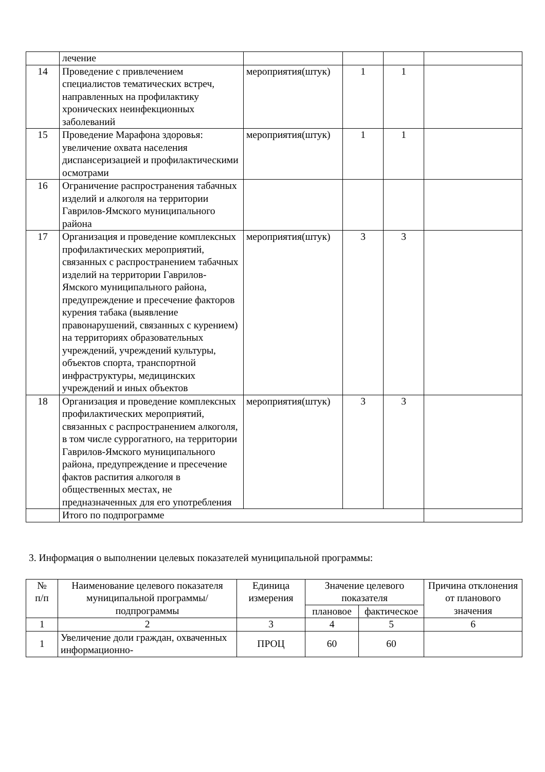| | лечение | | | | |
| 14 | Проведение с привлечением специалистов тематических встреч, направленных на профилактику хронических неинфекционных заболеваний | мероприятия(штук) | 1 | 1 | |
| 15 | Проведение Марафона здоровья: увеличение охвата населения диспансеризацией и профилактическими осмотрами | мероприятия(штук) | 1 | 1 | |
| 16 | Ограничение распространения табачных изделий и алкоголя на территории Гаврилов-Ямского муниципального района | | | | |
| 17 | Организация и проведение комплексных профилактических мероприятий, связанных с распространением табачных изделий на территории Гаврилов-Ямского муниципального района, предупреждение и пресечение факторов курения табака (выявление правонарушений, связанных с курением) на территориях образовательных учреждений, учреждений культуры, объектов спорта, транспортной инфраструктуры, медицинских учреждений и иных объектов | мероприятия(штук) | 3 | 3 | |
| 18 | Организация и проведение комплексных профилактических мероприятий, связанных с распространением алкоголя, в том числе суррогатного, на территории Гаврилов-Ямского муниципального района, предупреждение и пресечение фактов распития алкоголя в общественных местах, не предназначенных для его употребления | мероприятия(штук) | 3 | 3 | |
| | Итого по подпрограмме | | | | |
3. Информация о выполнении целевых показателей муниципальной программы:
| № п/п | Наименование целевого показателя муниципальной программы/ подпрограммы | Единица измерения | Значение целевого показателя | | Причина отклонения от планового значения |
| --- | --- | --- | --- | --- | --- |
| | | | плановое | фактическое | |
| 1 | 2 | 3 | 4 | 5 | 6 |
| 1 | Увеличение доли граждан, охваченных информационно- | ПРОЦ | 60 | 60 | |